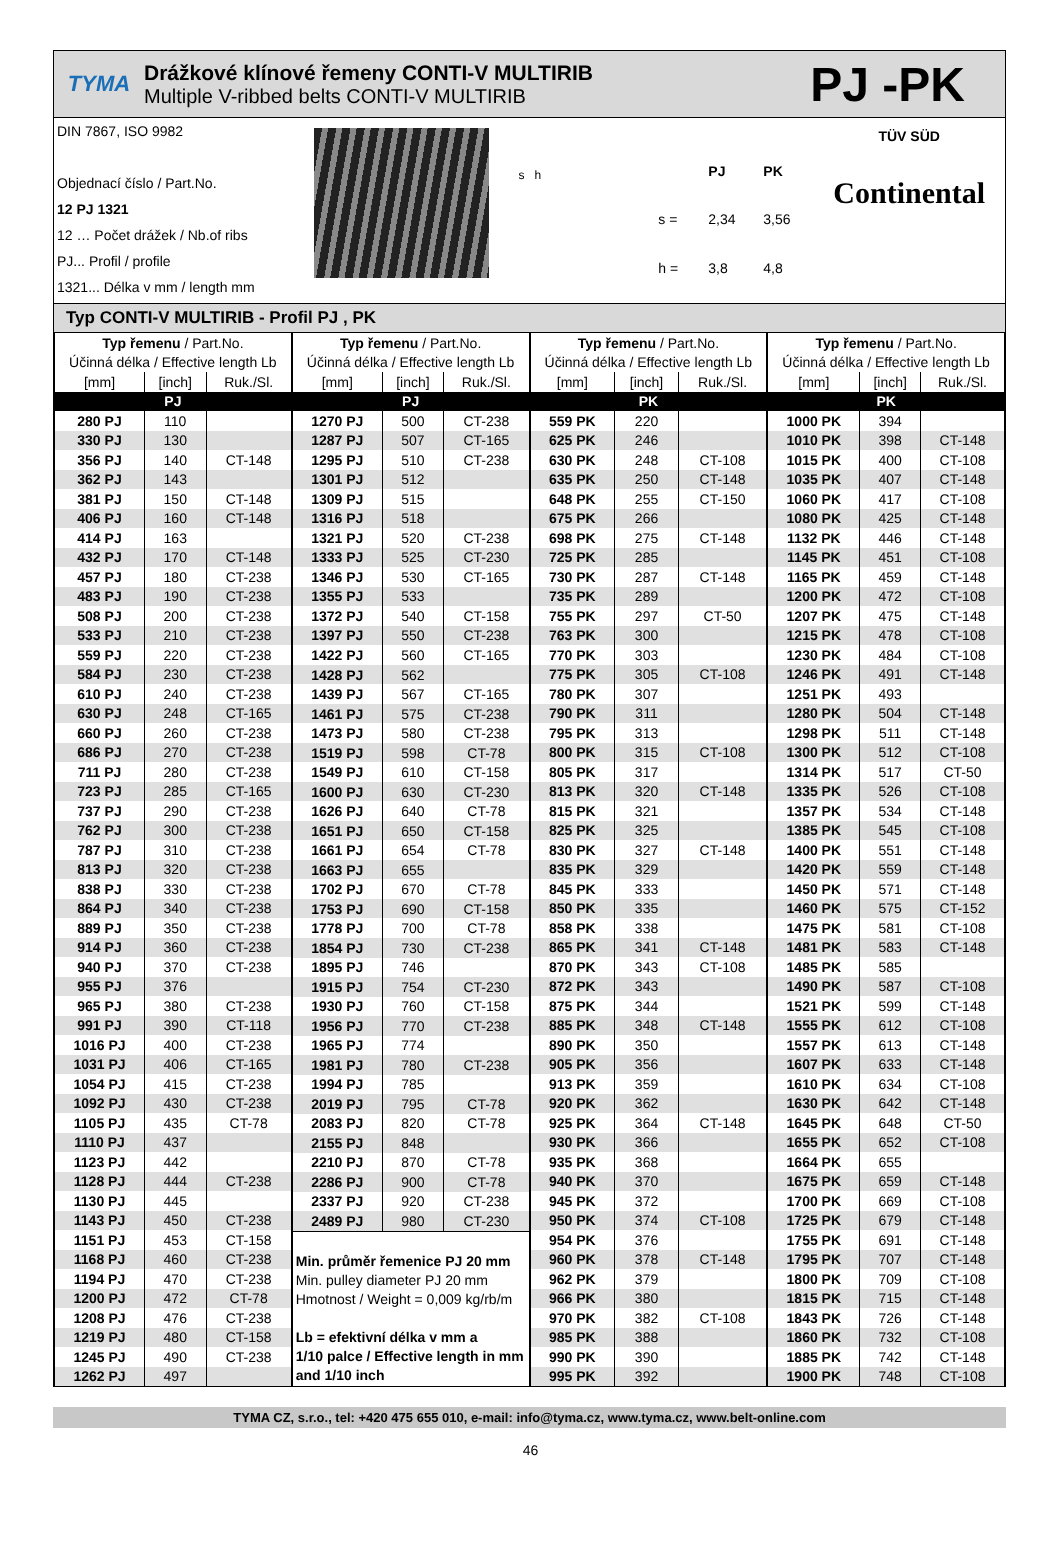TYMA
Drážkové klínové řemeny CONTI-V MULTIRIB
Multiple V-ribbed belts CONTI-V MULTIRIB
PJ -PK
DIN 7867, ISO 9982
Objednací číslo / Part.No.
12 PJ 1321
12 … Počet drážek / Nb.of ribs
PJ... Profil / profile
1321... Délka v mm / length mm
s h
PJ PK s = 2,34 3,56 h = 3,8 4,8
TÜV SÜD
Continental
Typ CONTI-V MULTIRIB - Profil PJ , PK
| Typ řemenu / Part.No. | | |
| --- | --- | --- |
| Účinná délka / Effective length Lb | | |
| [mm] | [inch] | Ruk./Sl. |
| PJ | | |
| 280 PJ | 110 | |
| 330 PJ | 130 | |
| 356 PJ | 140 | CT-148 |
| 362 PJ | 143 | |
| 381 PJ | 150 | CT-148 |
| 406 PJ | 160 | CT-148 |
| 414 PJ | 163 | |
| 432 PJ | 170 | CT-148 |
| 457 PJ | 180 | CT-238 |
| 483 PJ | 190 | CT-238 |
| 508 PJ | 200 | CT-238 |
| 533 PJ | 210 | CT-238 |
| 559 PJ | 220 | CT-238 |
| 584 PJ | 230 | CT-238 |
| 610 PJ | 240 | CT-238 |
| 630 PJ | 248 | CT-165 |
| 660 PJ | 260 | CT-238 |
| 686 PJ | 270 | CT-238 |
| 711 PJ | 280 | CT-238 |
| 723 PJ | 285 | CT-165 |
| 737 PJ | 290 | CT-238 |
| 762 PJ | 300 | CT-238 |
| 787 PJ | 310 | CT-238 |
| 813 PJ | 320 | CT-238 |
| 838 PJ | 330 | CT-238 |
| 864 PJ | 340 | CT-238 |
| 889 PJ | 350 | CT-238 |
| 914 PJ | 360 | CT-238 |
| 940 PJ | 370 | CT-238 |
| 955 PJ | 376 | |
| 965 PJ | 380 | CT-238 |
| 991 PJ | 390 | CT-118 |
| 1016 PJ | 400 | CT-238 |
| 1031 PJ | 406 | CT-165 |
| 1054 PJ | 415 | CT-238 |
| 1092 PJ | 430 | CT-238 |
| 1105 PJ | 435 | CT-78 |
| 1110 PJ | 437 | |
| 1123 PJ | 442 | |
| 1128 PJ | 444 | CT-238 |
| 1130 PJ | 445 | |
| 1143 PJ | 450 | CT-238 |
| 1151 PJ | 453 | CT-158 |
| 1168 PJ | 460 | CT-238 |
| 1194 PJ | 470 | CT-238 |
| 1200 PJ | 472 | CT-78 |
| 1208 PJ | 476 | CT-238 |
| 1219 PJ | 480 | CT-158 |
| 1245 PJ | 490 | CT-238 |
| 1262 PJ | 497 | |
| Typ řemenu / Part.No. | | |
| --- | --- | --- |
| Účinná délka / Effective length Lb | | |
| [mm] | [inch] | Ruk./Sl. |
| PJ | | |
| 1270 PJ | 500 | CT-238 |
| 1287 PJ | 507 | CT-165 |
| 1295 PJ | 510 | CT-238 |
| 1301 PJ | 512 | |
| 1309 PJ | 515 | |
| 1316 PJ | 518 | |
| 1321 PJ | 520 | CT-238 |
| 1333 PJ | 525 | CT-230 |
| 1346 PJ | 530 | CT-165 |
| 1355 PJ | 533 | |
| 1372 PJ | 540 | CT-158 |
| 1397 PJ | 550 | CT-238 |
| 1422 PJ | 560 | CT-165 |
| 1428 PJ | 562 | |
| 1439 PJ | 567 | CT-165 |
| 1461 PJ | 575 | CT-238 |
| 1473 PJ | 580 | CT-238 |
| 1519 PJ | 598 | CT-78 |
| 1549 PJ | 610 | CT-158 |
| 1600 PJ | 630 | CT-230 |
| 1626 PJ | 640 | CT-78 |
| 1651 PJ | 650 | CT-158 |
| 1661 PJ | 654 | CT-78 |
| 1663 PJ | 655 | |
| 1702 PJ | 670 | CT-78 |
| 1753 PJ | 690 | CT-158 |
| 1778 PJ | 700 | CT-78 |
| 1854 PJ | 730 | CT-238 |
| 1895 PJ | 746 | |
| 1915 PJ | 754 | CT-230 |
| 1930 PJ | 760 | CT-158 |
| 1956 PJ | 770 | CT-238 |
| 1965 PJ | 774 | |
| 1981 PJ | 780 | CT-238 |
| 1994 PJ | 785 | |
| 2019 PJ | 795 | CT-78 |
| 2083 PJ | 820 | CT-78 |
| 2155 PJ | 848 | |
| 2210 PJ | 870 | CT-78 |
| 2286 PJ | 900 | CT-78 |
| 2337 PJ | 920 | CT-238 |
| 2489 PJ | 980 | CT-230 |
| Min. průměr řemenice PJ 20 mm Min. pulley diameter PJ 20 mm Hmotnost / Weight = 0,009 kg/rb/m Lb = efektivní délka v mm a 1/10 palce / Effective length in mm and 1/10 inch | | |
| Typ řemenu / Part.No. | | |
| --- | --- | --- |
| Účinná délka / Effective length Lb | | |
| [mm] | [inch] | Ruk./Sl. |
| PK | | |
| 559 PK | 220 | |
| 625 PK | 246 | |
| 630 PK | 248 | CT-108 |
| 635 PK | 250 | CT-148 |
| 648 PK | 255 | CT-150 |
| 675 PK | 266 | |
| 698 PK | 275 | CT-148 |
| 725 PK | 285 | |
| 730 PK | 287 | CT-148 |
| 735 PK | 289 | |
| 755 PK | 297 | CT-50 |
| 763 PK | 300 | |
| 770 PK | 303 | |
| 775 PK | 305 | CT-108 |
| 780 PK | 307 | |
| 790 PK | 311 | |
| 795 PK | 313 | |
| 800 PK | 315 | CT-108 |
| 805 PK | 317 | |
| 813 PK | 320 | CT-148 |
| 815 PK | 321 | |
| 825 PK | 325 | |
| 830 PK | 327 | CT-148 |
| 835 PK | 329 | |
| 845 PK | 333 | |
| 850 PK | 335 | |
| 858 PK | 338 | |
| 865 PK | 341 | CT-148 |
| 870 PK | 343 | CT-108 |
| 872 PK | 343 | |
| 875 PK | 344 | |
| 885 PK | 348 | CT-148 |
| 890 PK | 350 | |
| 905 PK | 356 | |
| 913 PK | 359 | |
| 920 PK | 362 | |
| 925 PK | 364 | CT-148 |
| 930 PK | 366 | |
| 935 PK | 368 | |
| 940 PK | 370 | |
| 945 PK | 372 | |
| 950 PK | 374 | CT-108 |
| 954 PK | 376 | |
| 960 PK | 378 | CT-148 |
| 962 PK | 379 | |
| 966 PK | 380 | |
| 970 PK | 382 | CT-108 |
| 985 PK | 388 | |
| 990 PK | 390 | |
| 995 PK | 392 | |
| Typ řemenu / Part.No. | | |
| --- | --- | --- |
| Účinná délka / Effective length Lb | | |
| [mm] | [inch] | Ruk./Sl. |
| PK | | |
| 1000 PK | 394 | |
| 1010 PK | 398 | CT-148 |
| 1015 PK | 400 | CT-108 |
| 1035 PK | 407 | CT-148 |
| 1060 PK | 417 | CT-108 |
| 1080 PK | 425 | CT-148 |
| 1132 PK | 446 | CT-148 |
| 1145 PK | 451 | CT-108 |
| 1165 PK | 459 | CT-148 |
| 1200 PK | 472 | CT-108 |
| 1207 PK | 475 | CT-148 |
| 1215 PK | 478 | CT-108 |
| 1230 PK | 484 | CT-108 |
| 1246 PK | 491 | CT-148 |
| 1251 PK | 493 | |
| 1280 PK | 504 | CT-148 |
| 1298 PK | 511 | CT-148 |
| 1300 PK | 512 | CT-108 |
| 1314 PK | 517 | CT-50 |
| 1335 PK | 526 | CT-108 |
| 1357 PK | 534 | CT-148 |
| 1385 PK | 545 | CT-108 |
| 1400 PK | 551 | CT-148 |
| 1420 PK | 559 | CT-148 |
| 1450 PK | 571 | CT-148 |
| 1460 PK | 575 | CT-152 |
| 1475 PK | 581 | CT-108 |
| 1481 PK | 583 | CT-148 |
| 1485 PK | 585 | |
| 1490 PK | 587 | CT-108 |
| 1521 PK | 599 | CT-148 |
| 1555 PK | 612 | CT-108 |
| 1557 PK | 613 | CT-148 |
| 1607 PK | 633 | CT-148 |
| 1610 PK | 634 | CT-108 |
| 1630 PK | 642 | CT-148 |
| 1645 PK | 648 | CT-50 |
| 1655 PK | 652 | CT-108 |
| 1664 PK | 655 | |
| 1675 PK | 659 | CT-148 |
| 1700 PK | 669 | CT-108 |
| 1725 PK | 679 | CT-148 |
| 1755 PK | 691 | CT-148 |
| 1795 PK | 707 | CT-148 |
| 1800 PK | 709 | CT-108 |
| 1815 PK | 715 | CT-148 |
| 1843 PK | 726 | CT-148 |
| 1860 PK | 732 | CT-108 |
| 1885 PK | 742 | CT-148 |
| 1900 PK | 748 | CT-108 |
TYMA CZ, s.r.o., tel: +420 475 655 010, e-mail: info@tyma.cz, www.tyma.cz, www.belt-online.com
46